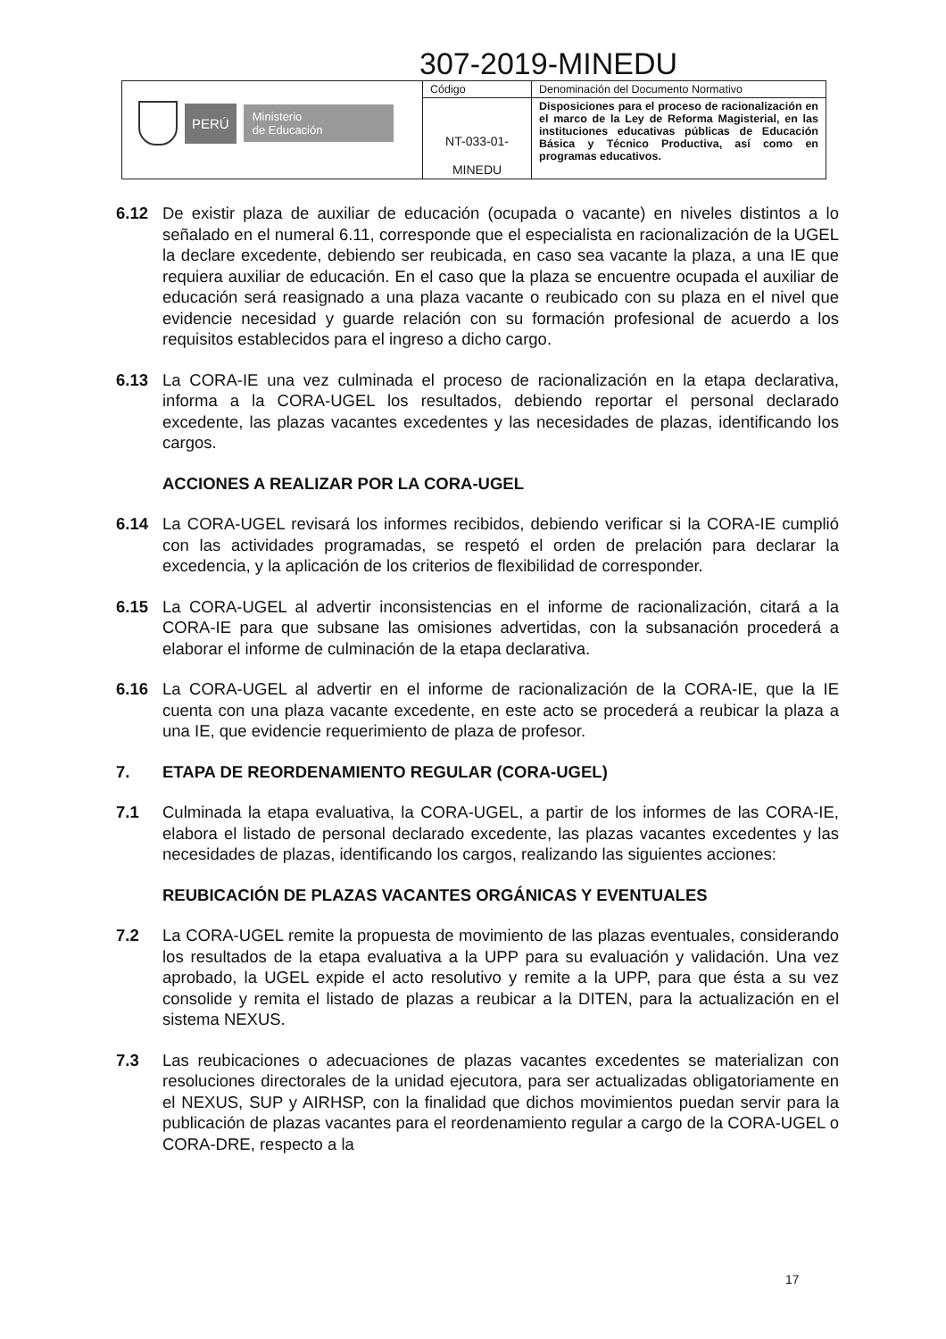307-2019-MINEDU
| PERÚ Ministerio de Educación | Código | Denominación del Documento Normativo |
| | NT-033-01- MINEDU | Disposiciones para el proceso de racionalización en el marco de la Ley de Reforma Magisterial, en las instituciones educativas públicas de Educación Básica y Técnico Productiva, así como en programas educativos. |
6.12 De existir plaza de auxiliar de educación (ocupada o vacante) en niveles distintos a lo señalado en el numeral 6.11, corresponde que el especialista en racionalización de la UGEL la declare excedente, debiendo ser reubicada, en caso sea vacante la plaza, a una IE que requiera auxiliar de educación. En el caso que la plaza se encuentre ocupada el auxiliar de educación será reasignado a una plaza vacante o reubicado con su plaza en el nivel que evidencie necesidad y guarde relación con su formación profesional de acuerdo a los requisitos establecidos para el ingreso a dicho cargo.
6.13 La CORA-IE una vez culminada el proceso de racionalización en la etapa declarativa, informa a la CORA-UGEL los resultados, debiendo reportar el personal declarado excedente, las plazas vacantes excedentes y las necesidades de plazas, identificando los cargos.
ACCIONES A REALIZAR POR LA CORA-UGEL
6.14 La CORA-UGEL revisará los informes recibidos, debiendo verificar si la CORA-IE cumplió con las actividades programadas, se respetó el orden de prelación para declarar la excedencia, y la aplicación de los criterios de flexibilidad de corresponder.
6.15 La CORA-UGEL al advertir inconsistencias en el informe de racionalización, citará a la CORA-IE para que subsane las omisiones advertidas, con la subsanación procederá a elaborar el informe de culminación de la etapa declarativa.
6.16 La CORA-UGEL al advertir en el informe de racionalización de la CORA-IE, que la IE cuenta con una plaza vacante excedente, en este acto se procederá a reubicar la plaza a una IE, que evidencie requerimiento de plaza de profesor.
7. ETAPA DE REORDENAMIENTO REGULAR (CORA-UGEL)
7.1 Culminada la etapa evaluativa, la CORA-UGEL, a partir de los informes de las CORA-IE, elabora el listado de personal declarado excedente, las plazas vacantes excedentes y las necesidades de plazas, identificando los cargos, realizando las siguientes acciones:
REUBICACIÓN DE PLAZAS VACANTES ORGÁNICAS Y EVENTUALES
7.2 La CORA-UGEL remite la propuesta de movimiento de las plazas eventuales, considerando los resultados de la etapa evaluativa a la UPP para su evaluación y validación. Una vez aprobado, la UGEL expide el acto resolutivo y remite a la UPP, para que ésta a su vez consolide y remita el listado de plazas a reubicar a la DITEN, para la actualización en el sistema NEXUS.
7.3 Las reubicaciones o adecuaciones de plazas vacantes excedentes se materializan con resoluciones directorales de la unidad ejecutora, para ser actualizadas obligatoriamente en el NEXUS, SUP y AIRHSP, con la finalidad que dichos movimientos puedan servir para la publicación de plazas vacantes para el reordenamiento regular a cargo de la CORA-UGEL o CORA-DRE, respecto a la
17